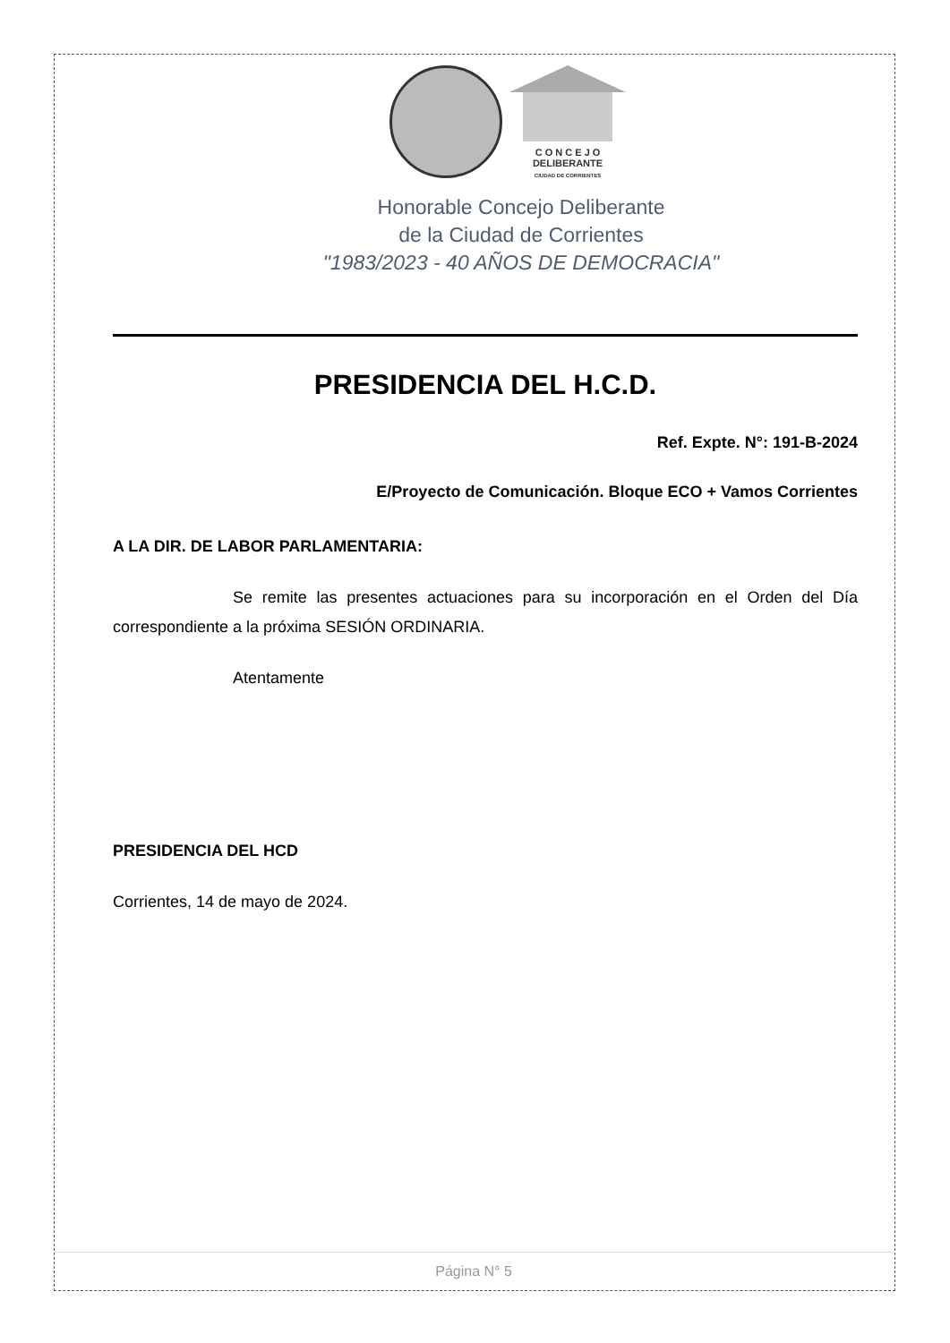C O N C E J O
DELIBERANTE
CIUDAD DE CORRIENTES
Honorable Concejo Deliberante
de la Ciudad de Corrientes
"1983/2023 - 40 AÑOS DE DEMOCRACIA"
PRESIDENCIA DEL H.C.D.
Ref. Expte. N°: 191-B-2024
E/Proyecto de Comunicación. Bloque ECO + Vamos Corrientes
A LA DIR. DE LABOR PARLAMENTARIA:
Se remite las presentes actuaciones para su incorporación en el Orden del Día correspondiente a la próxima SESIÓN ORDINARIA.
Atentamente
PRESIDENCIA DEL HCD
Corrientes, 14 de mayo de 2024.
Página N° 5